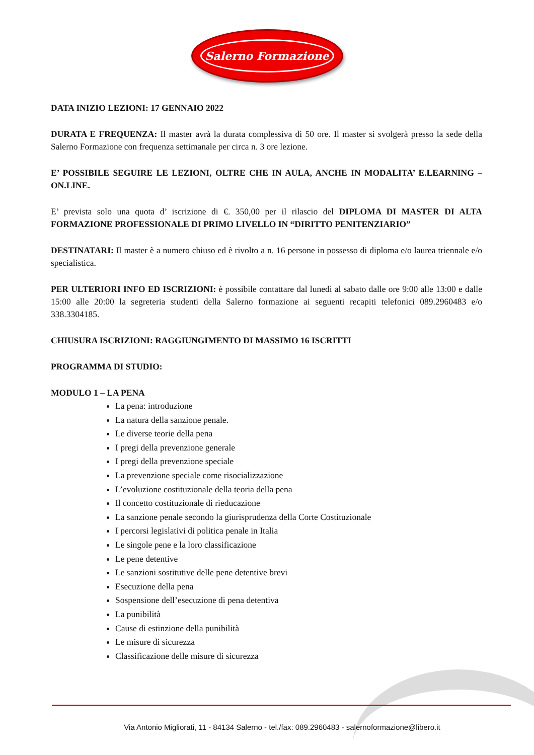Salerno Formazione
DATA INIZIO LEZIONI: 17 GENNAIO 2022
DURATA E FREQUENZA: Il master avrà la durata complessiva di 50 ore. Il master si svolgerà presso la sede della Salerno Formazione con frequenza settimanale per circa n. 3 ore lezione.
E’ POSSIBILE SEGUIRE LE LEZIONI, OLTRE CHE IN AULA, ANCHE IN MODALITA’ E.LEARNING – ON.LINE.
E’ prevista solo una quota d’ iscrizione di €. 350,00 per il rilascio del DIPLOMA DI MASTER DI ALTA FORMAZIONE PROFESSIONALE DI PRIMO LIVELLO IN “DIRITTO PENITENZIARIO”
DESTINATARI: Il master è a numero chiuso ed è rivolto a n. 16 persone in possesso di diploma e/o laurea triennale e/o specialistica.
PER ULTERIORI INFO ED ISCRIZIONI: è possibile contattare dal lunedì al sabato dalle ore 9:00 alle 13:00 e dalle 15:00 alle 20:00 la segreteria studenti della Salerno formazione ai seguenti recapiti telefonici 089.2960483 e/o 338.3304185.
CHIUSURA ISCRIZIONI: RAGGIUNGIMENTO DI MASSIMO 16 ISCRITTI
PROGRAMMA DI STUDIO:
MODULO 1 – LA PENA
La pena: introduzione
La natura della sanzione penale.
Le diverse teorie della pena
I pregi della prevenzione generale
I pregi della prevenzione speciale
La prevenzione speciale come risocializzazione
L’evoluzione costituzionale della teoria della pena
Il concetto costituzionale di rieducazione
La sanzione penale secondo la giurisprudenza della Corte Costituzionale
I percorsi legislativi di politica penale in Italia
Le singole pene e la loro classificazione
Le pene detentive
Le sanzioni sostitutive delle pene detentive brevi
Esecuzione della pena
Sospensione dell’esecuzione di pena detentiva
La punibilità
Cause di estinzione della punibilità
Le misure di sicurezza
Classificazione delle misure di sicurezza
Via Antonio Migliorati, 11 - 84134 Salerno - tel./fax: 089.2960483 - salernoformazione@libero.it